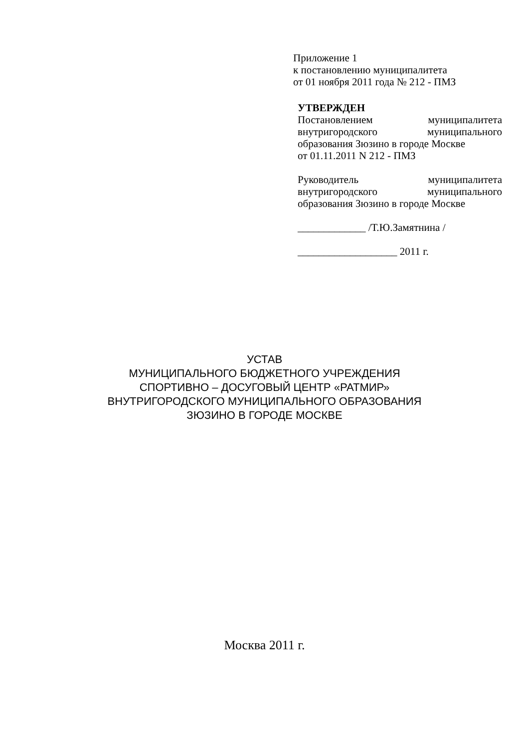Приложение 1
к постановлению муниципалитета
от 01 ноября 2011 года № 212 - ПМЗ
УТВЕРЖДЕН
Постановлением муниципалитета
внутригородского муниципального
образования Зюзино в городе Москве
от 01.11.2011 N 212 - ПМЗ
Руководитель муниципалитета
внутригородского муниципального
образования Зюзино в городе Москве
_____________ /Т.Ю.Замятнина /
___________________ 2011 г.
УСТАВ
МУНИЦИПАЛЬНОГО БЮДЖЕТНОГО УЧРЕЖДЕНИЯ
СПОРТИВНО – ДОСУГОВЫЙ ЦЕНТР «РАТМИР»
ВНУТРИГОРОДСКОГО МУНИЦИПАЛЬНОГО ОБРАЗОВАНИЯ
ЗЮЗИНО В ГОРОДЕ МОСКВЕ
Москва 2011 г.